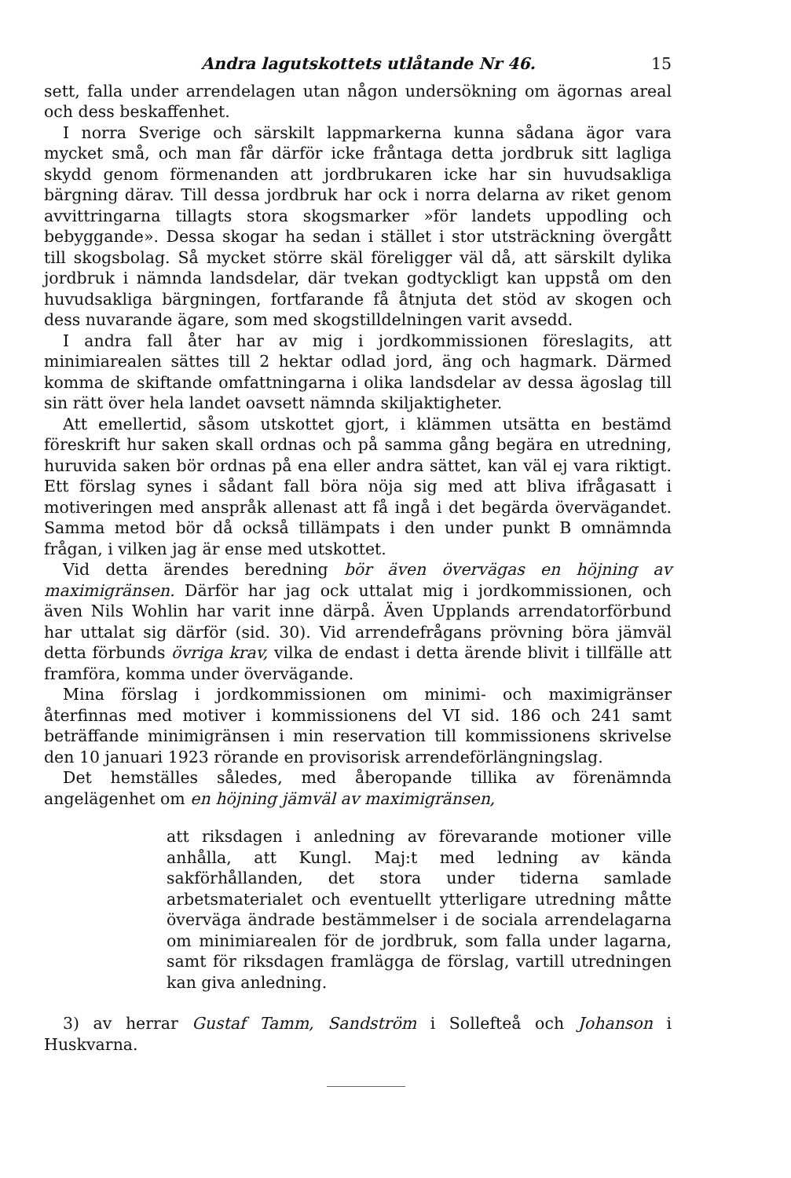Andra lagutskottets utlåtande Nr 46. 15
sett, falla under arrendelagen utan någon undersökning om ägornas areal och dess beskaffenhet.
I norra Sverige och särskilt lappmarkerna kunna sådana ägor vara mycket små, och man får därför icke fråntaga detta jordbruk sitt lagliga skydd genom förmenanden att jordbrukaren icke har sin huvudsakliga bärgning därav. Till dessa jordbruk har ock i norra delarna av riket genom avvittringarna tillagts stora skogsmarker »för landets uppodling och bebyggande». Dessa skogar ha sedan i stället i stor utsträckning övergått till skogsbolag. Så mycket större skäl föreligger väl då, att särskilt dylika jordbruk i nämnda landsdelar, där tvekan godtyckligt kan uppstå om den huvudsakliga bärgningen, fortfarande få åtnjuta det stöd av skogen och dess nuvarande ägare, som med skogstilldelningen varit avsedd.
I andra fall åter har av mig i jordkommissionen föreslagits, att minimiarealen sättes till 2 hektar odlad jord, äng och hagmark. Därmed komma de skiftande omfattningarna i olika landsdelar av dessa ägoslag till sin rätt över hela landet oavsett nämnda skiljaktigheter.
Att emellertid, såsom utskottet gjort, i klämmen utsätta en bestämd föreskrift hur saken skall ordnas och på samma gång begära en utredning, huruvida saken bör ordnas på ena eller andra sättet, kan väl ej vara riktigt. Ett förslag synes i sådant fall böra nöja sig med att bliva ifrågasatt i motiveringen med anspråk allenast att få ingå i det begärda övervägandet. Samma metod bör då också tillämpats i den under punkt B omnämnda frågan, i vilken jag är ense med utskottet.
Vid detta ärendes beredning bör även övervägas en höjning av maximigränsen. Därför har jag ock uttalat mig i jordkommissionen, och även Nils Wohlin har varit inne därpå. Även Upplands arrendatorförbund har uttalat sig därför (sid. 30). Vid arrendefrågans prövning böra jämväl detta förbunds övriga krav, vilka de endast i detta ärende blivit i tillfälle att framföra, komma under övervägande.
Mina förslag i jordkommissionen om minimi- och maximigränser återfinnas med motiver i kommissionens del VI sid. 186 och 241 samt beträffande minimigränsen i min reservation till kommissionens skrivelse den 10 januari 1923 rörande en provisorisk arrendeförlängningslag.
Det hemställes således, med åberopande tillika av förenämnda angelägenhet om en höjning jämväl av maximigränsen,
att riksdagen i anledning av förevarande motioner ville anhålla, att Kungl. Maj:t med ledning av kända sakförhållanden, det stora under tiderna samlade arbetsmaterialet och eventuellt ytterligare utredning måtte överväga ändrade bestämmelser i de sociala arrendelagarna om minimiarealen för de jordbruk, som falla under lagarna, samt för riksdagen framlägga de förslag, vartill utredningen kan giva anledning.
3) av herrar Gustaf Tamm, Sandström i Sollefteå och Johanson i Huskvarna.